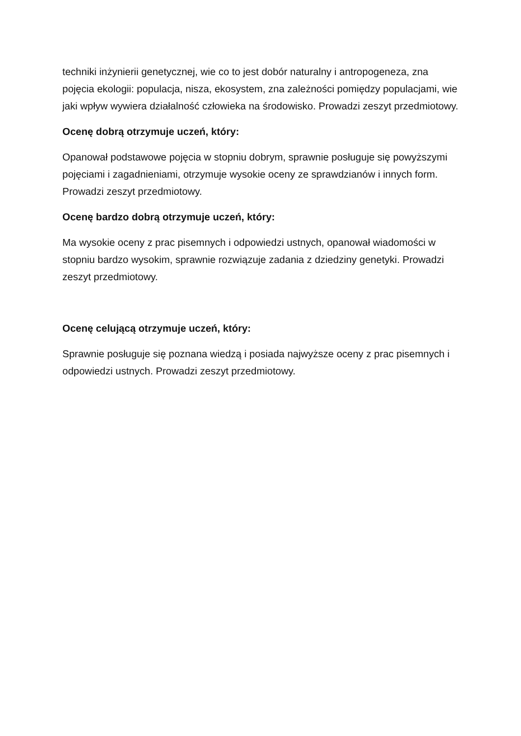techniki inżynierii genetycznej, wie co to jest dobór naturalny i antropogeneza, zna pojęcia ekologii: populacja, nisza, ekosystem, zna zależności pomiędzy populacjami, wie jaki wpływ wywiera działalność człowieka na środowisko. Prowadzi zeszyt przedmiotowy.
Ocenę dobrą otrzymuje uczeń, który:
Opanował podstawowe pojęcia w stopniu dobrym, sprawnie posługuje się powyższymi pojęciami i zagadnieniami, otrzymuje wysokie oceny ze sprawdzianów i innych form. Prowadzi zeszyt przedmiotowy.
Ocenę bardzo dobrą otrzymuje uczeń, który:
Ma wysokie oceny z prac pisemnych i odpowiedzi ustnych, opanował wiadomości w stopniu bardzo wysokim, sprawnie rozwiązuje zadania z dziedziny genetyki. Prowadzi zeszyt przedmiotowy.
Ocenę celującą otrzymuje uczeń, który:
Sprawnie posługuje się poznana wiedzą i posiada najwyższe oceny z prac pisemnych i odpowiedzi ustnych. Prowadzi zeszyt przedmiotowy.